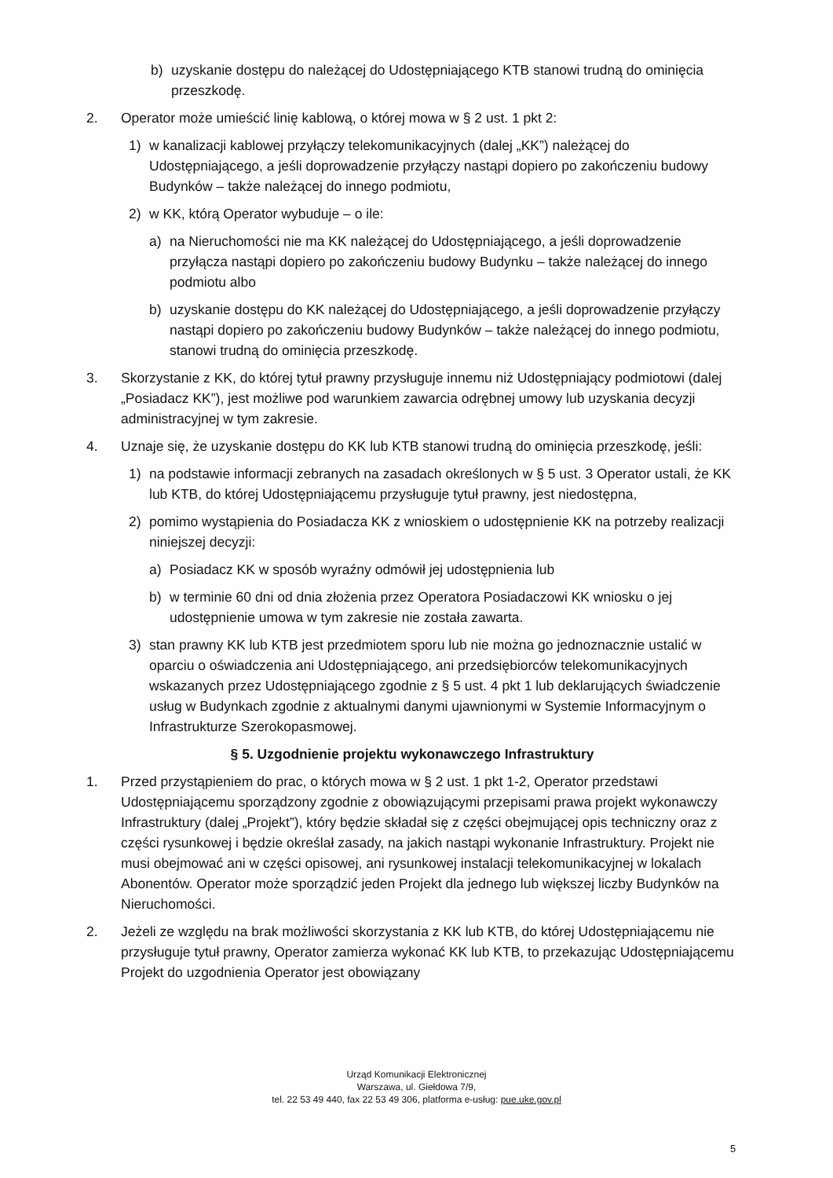b) uzyskanie dostępu do należącej do Udostępniającego KTB stanowi trudną do ominięcia przeszkodę.
2. Operator może umieścić linię kablową, o której mowa w § 2 ust. 1 pkt 2:
1) w kanalizacji kablowej przyłączy telekomunikacyjnych (dalej „KK”) należącej do Udostępniającego, a jeśli doprowadzenie przyłączy nastąpi dopiero po zakończeniu budowy Budynków – także należącej do innego podmiotu,
2) w KK, którą Operator wybuduje – o ile:
a) na Nieruchomości nie ma KK należącej do Udostępniającego, a jeśli doprowadzenie przyłącza nastąpi dopiero po zakończeniu budowy Budynku – także należącej do innego podmiotu albo
b) uzyskanie dostępu do KK należącej do Udostępniającego, a jeśli doprowadzenie przyłączy nastąpi dopiero po zakończeniu budowy Budynków – także należącej do innego podmiotu, stanowi trudną do ominięcia przeszkodę.
3. Skorzystanie z KK, do której tytuł prawny przysługuje innemu niż Udostępniający podmiotowi (dalej „Posiadacz KK”), jest możliwe pod warunkiem zawarcia odrębnej umowy lub uzyskania decyzji administracyjnej w tym zakresie.
4. Uznaje się, że uzyskanie dostępu do KK lub KTB stanowi trudną do ominięcia przeszkodę, jeśli:
1) na podstawie informacji zebranych na zasadach określonych w § 5 ust. 3 Operator ustali, że KK lub KTB, do której Udostępniającemu przysługuje tytuł prawny, jest niedostępna,
2) pomimo wystąpienia do Posiadacza KK z wnioskiem o udostępnienie KK na potrzeby realizacji niniejszej decyzji:
a) Posiadacz KK w sposób wyraźny odmówił jej udostępnienia lub
b) w terminie 60 dni od dnia złożenia przez Operatora Posiadaczowi KK wniosku o jej udostępnienie umowa w tym zakresie nie została zawarta.
3) stan prawny KK lub KTB jest przedmiotem sporu lub nie można go jednoznacznie ustalić w oparciu o oświadczenia ani Udostępniającego, ani przedsiębiorców telekomunikacyjnych wskazanych przez Udostępniającego zgodnie z § 5 ust. 4 pkt 1 lub deklarujących świadczenie usług w Budynkach zgodnie z aktualnymi danymi ujawnionymi w Systemie Informacyjnym o Infrastrukturze Szerokopasmowej.
§ 5. Uzgodnienie projektu wykonawczego Infrastruktury
1. Przed przystąpieniem do prac, o których mowa w § 2 ust. 1 pkt 1-2, Operator przedstawi Udostępniającemu sporządzony zgodnie z obowiązującymi przepisami prawa projekt wykonawczy Infrastruktury (dalej „Projekt”), który będzie składał się z części obejmującej opis techniczny oraz z części rysunkowej i będzie określał zasady, na jakich nastąpi wykonanie Infrastruktury. Projekt nie musi obejmować ani w części opisowej, ani rysunkowej instalacji telekomunikacyjnej w lokalach Abonentów. Operator może sporządzić jeden Projekt dla jednego lub większej liczby Budynków na Nieruchomości.
2. Jeżeli ze względu na brak możliwości skorzystania z KK lub KTB, do której Udostępniającemu nie przysługuje tytuł prawny, Operator zamierza wykonać KK lub KTB, to przekazując Udostępniającemu Projekt do uzgodnienia Operator jest obowiązany
Urząd Komunikacji Elektronicznej
Warszawa, ul. Giełdowa 7/9,
tel. 22 53 49 440, fax 22 53 49 306, platforma e-usług: pue.uke.gov.pl
5